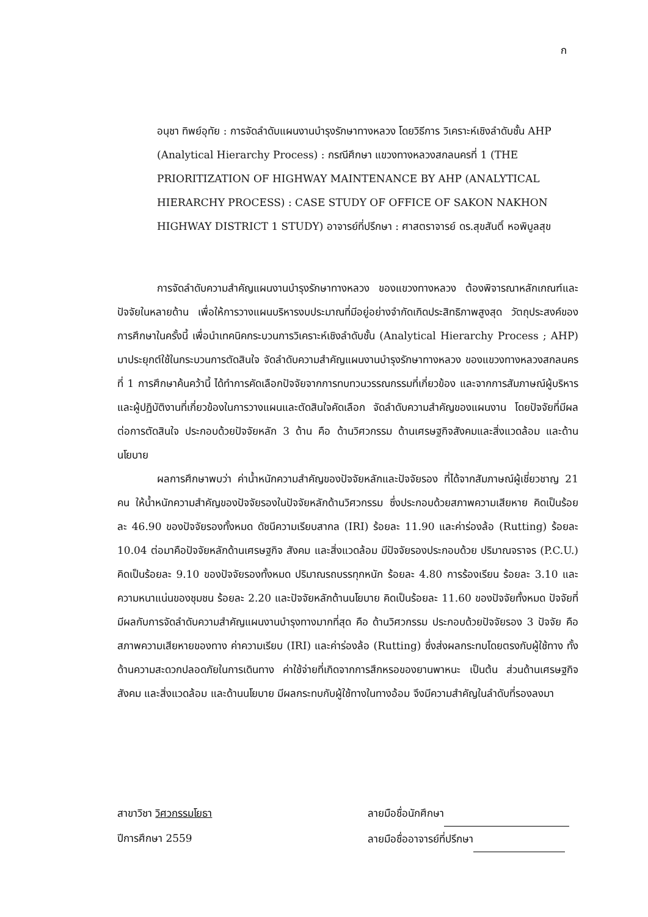ก
อนุชา ทิพย์อุทัย : การจัดลำดับแผนงานบำรุงรักษาทางหลวง โดยวิธีการ วิเคราะห์เชิงลำดับชั้น AHP (Analytical Hierarchy Process) : กรณีศึกษา แขวงทางหลวงสกลนครที่ 1 (THE PRIORITIZATION OF HIGHWAY MAINTENANCE BY AHP (ANALYTICAL HIERARCHY PROCESS) : CASE STUDY OF OFFICE OF SAKON NAKHON HIGHWAY DISTRICT 1 STUDY) อาจารย์ที่ปรึกษา : ศาสตราจารย์ ดร.สุขสันติ์ หอพิบูลสุข
การจัดลำดับความสำคัญแผนงานบำรุงรักษาทางหลวง ของแขวงทางหลวง ต้องพิจารณาหลักเกณฑ์และปัจจัยในหลายด้าน เพื่อให้การวางแผนบริหารงบประมาณที่มีอยู่อย่างจำกัดเกิดประสิทธิภาพสูงสุด วัตถุประสงค์ของการศึกษาในครั้งนี้ เพื่อนำเทคนิคกระบวนการวิเคราะห์เชิงลำดับชั้น (Analytical Hierarchy Process ; AHP) มาประยุกต์ใช้ในกระบวนการตัดสินใจ จัดลำดับความสำคัญแผนงานบำรุงรักษาทางหลวง ของแขวงทางหลวงสกลนครที่ 1 การศึกษาค้นคว้านี้ ได้ทำการคัดเลือกปัจจัยจากการทบทวนวรรณกรรมที่เกี่ยวข้อง และจากการสัมภาษณ์ผู้บริหารและผู้ปฏิบัติงานที่เกี่ยวข้องในการวางแผนและตัดสินใจคัดเลือก จัดลำดับความสำคัญของแผนงาน โดยปัจจัยที่มีผลต่อการตัดสินใจ ประกอบด้วยปัจจัยหลัก 3 ด้าน คือ ด้านวิศวกรรม ด้านเศรษฐกิจสังคมและสิ่งแวดล้อม และด้านนโยบาย
ผลการศึกษาพบว่า ค่าน้ำหนักความสำคัญของปัจจัยหลักและปัจจัยรอง ที่ได้จากสัมภาษณ์ผู้เชี่ยวชาญ 21 คน ให้น้ำหนักความสำคัญของปัจจัยรองในปัจจัยหลักด้านวิศวกรรม ซึ่งประกอบด้วยสภาพความเสียหาย คิดเป็นร้อยละ 46.90 ของปัจจัยรองทั้งหมด ดัชนีความเรียบสากล (IRI) ร้อยละ 11.90 และค่าร่องล้อ (Rutting) ร้อยละ 10.04 ต่อมาคือปัจจัยหลักด้านเศรษฐกิจ สังคม และสิ่งแวดล้อม มีปัจจัยรองประกอบด้วย ปริมาณจราจร (P.C.U.) คิดเป็นร้อยละ 9.10 ของปัจจัยรองทั้งหมด ปริมาณรถบรรทุกหนัก ร้อยละ 4.80 การร้องเรียน ร้อยละ 3.10 และความหนาแน่นของชุมชน ร้อยละ 2.20 และปัจจัยหลักด้านนโยบาย คิดเป็นร้อยละ 11.60 ของปัจจัยทั้งหมด ปัจจัยที่มีผลกับการจัดลำดับความสำคัญแผนงานบำรุงทางมากที่สุด คือ ด้านวิศวกรรม ประกอบด้วยปัจจัยรอง 3 ปัจจัย คือ สภาพความเสียหายของทาง ค่าความเรียบ (IRI) และค่าร่องล้อ (Rutting) ซึ่งส่งผลกระทบโดยตรงกับผู้ใช้ทาง ทั้งด้านความสะดวกปลอดภัยในการเดินทาง ค่าใช้จ่ายที่เกิดจากการสึกหรอของยานพาหนะ เป็นต้น ส่วนด้านเศรษฐกิจ สังคม และสิ่งแวดล้อม และด้านนโยบาย มีผลกระทบกับผู้ใช้ทางในทางอ้อม จึงมีความสำคัญในลำดับที่รองลงมา
สาขาวิชา วิศวกรรมโยธา
ปีการศึกษา 2559
ลายมือชื่อนักศึกษา
ลายมือชื่ออาจารย์ที่ปรึกษา